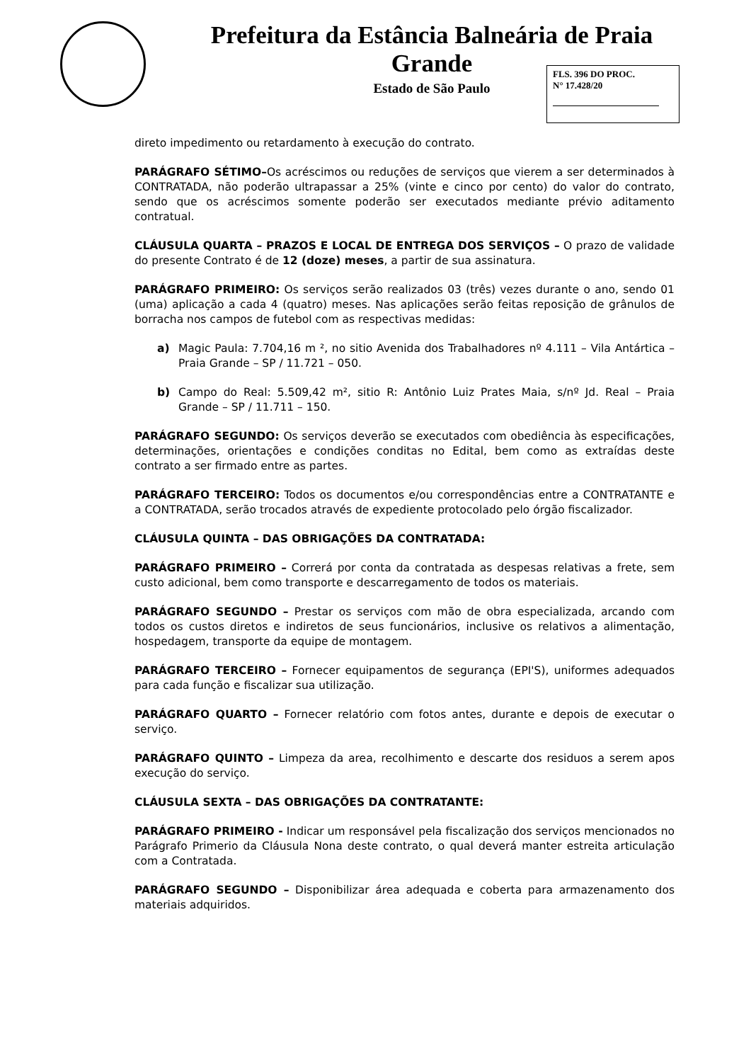Prefeitura da Estância Balneária de Praia Grande
Estado de São Paulo
FLS. 396 DO PROC.
N° 17.428/20
direto impedimento ou retardamento à execução do contrato.
PARÁGRAFO SÉTIMO–Os acréscimos ou reduções de serviços que vierem a ser determinados à CONTRATADA, não poderão ultrapassar a 25% (vinte e cinco por cento) do valor do contrato, sendo que os acréscimos somente poderão ser executados mediante prévio aditamento contratual.
CLÁUSULA QUARTA – PRAZOS E LOCAL DE ENTREGA DOS SERVIÇOS – O prazo de validade do presente Contrato é de 12 (doze) meses, a partir de sua assinatura.
PARÁGRAFO PRIMEIRO: Os serviços serão realizados 03 (três) vezes durante o ano, sendo 01 (uma) aplicação a cada 4 (quatro) meses. Nas aplicações serão feitas reposição de grânulos de borracha nos campos de futebol com as respectivas medidas:
a) Magic Paula: 7.704,16 m ², no sitio Avenida dos Trabalhadores nº 4.111 – Vila Antártica – Praia Grande – SP / 11.721 – 050.
b) Campo do Real: 5.509,42 m², sitio R: Antônio Luiz Prates Maia, s/nº Jd. Real – Praia Grande – SP / 11.711 – 150.
PARÁGRAFO SEGUNDO: Os serviços deverão se executados com obediência às especificações, determinações, orientações e condições conditas no Edital, bem como as extraídas deste contrato a ser firmado entre as partes.
PARÁGRAFO TERCEIRO: Todos os documentos e/ou correspondências entre a CONTRATANTE e a CONTRATADA, serão trocados através de expediente protocolado pelo órgão fiscalizador.
CLÁUSULA QUINTA – DAS OBRIGAÇÕES DA CONTRATADA:
PARÁGRAFO PRIMEIRO – Correrá por conta da contratada as despesas relativas a frete, sem custo adicional, bem como transporte e descarregamento de todos os materiais.
PARÁGRAFO SEGUNDO – Prestar os serviços com mão de obra especializada, arcando com todos os custos diretos e indiretos de seus funcionários, inclusive os relativos a alimentação, hospedagem, transporte da equipe de montagem.
PARÁGRAFO TERCEIRO – Fornecer equipamentos de segurança (EPI'S), uniformes adequados para cada função e fiscalizar sua utilização.
PARÁGRAFO QUARTO – Fornecer relatório com fotos antes, durante e depois de executar o serviço.
PARÁGRAFO QUINTO – Limpeza da area, recolhimento e descarte dos residuos a serem apos execução do serviço.
CLÁUSULA SEXTA – DAS OBRIGAÇÕES DA CONTRATANTE:
PARÁGRAFO PRIMEIRO - Indicar um responsável pela fiscalização dos serviços mencionados no Parágrafo Primerio da Cláusula Nona deste contrato, o qual deverá manter estreita articulação com a Contratada.
PARÁGRAFO SEGUNDO – Disponibilizar área adequada e coberta para armazenamento dos materiais adquiridos.